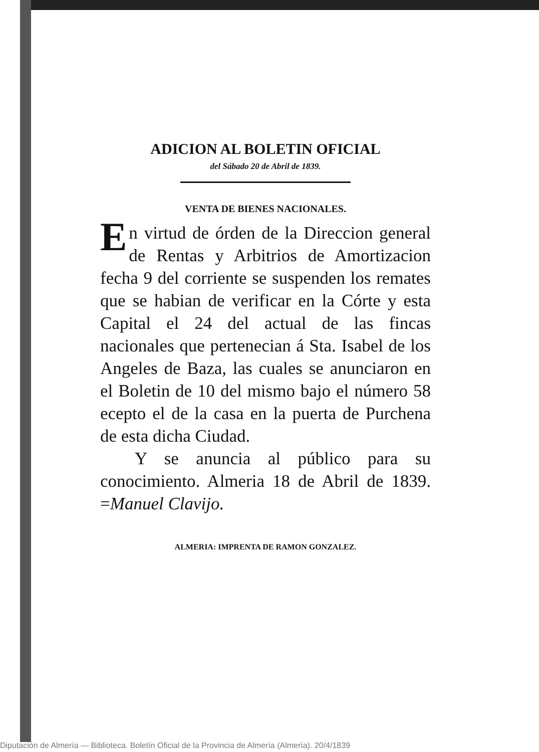ADICION AL BOLETIN OFICIAL
del Sábado 20 de Abril de 1839.
VENTA DE BIENES NACIONALES.
En virtud de órden de la Direccion general de Rentas y Arbitrios de Amortizacion fecha 9 del corriente se suspenden los remates que se habian de verificar en la Córte y esta Capital el 24 del actual de las fincas nacionales que pertenecian á Sta. Isabel de los Angeles de Baza, las cuales se anunciaron en el Boletin de 10 del mismo bajo el número 58 ecepto el de la casa en la puerta de Purchena de esta dicha Ciudad.
Y se anuncia al público para su conocimiento. Almeria 18 de Abril de 1839. =Manuel Clavijo.
ALMERIA: IMPRENTA DE RAMON GONZALEZ.
Diputación de Almería — Biblioteca. Boletín Oficial de la Provincia de Almería (Almería). 20/4/1839